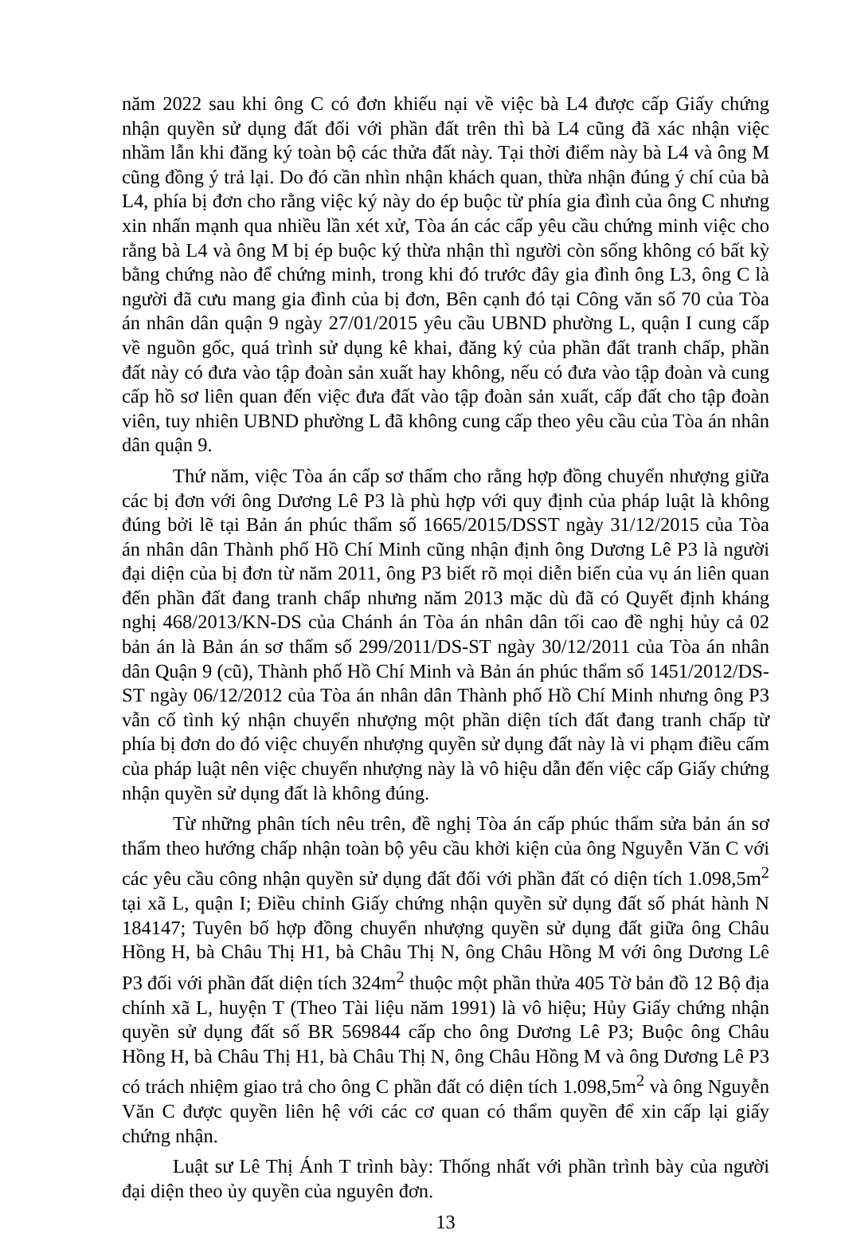năm 2022 sau khi ông C có đơn khiếu nại về việc bà L4 được cấp Giấy chứng nhận quyền sử dụng đất đối với phần đất trên thì bà L4 cũng đã xác nhận việc nhầm lẫn khi đăng ký toàn bộ các thửa đất này. Tại thời điểm này bà L4 và ông M cũng đồng ý trả lại. Do đó cần nhìn nhận khách quan, thừa nhận đúng ý chí của bà L4, phía bị đơn cho rằng việc ký này do ép buộc từ phía gia đình của ông C nhưng xin nhấn mạnh qua nhiều lần xét xử, Tòa án các cấp yêu cầu chứng minh việc cho rằng bà L4 và ông M bị ép buộc ký thừa nhận thì người còn sống không có bất kỳ bằng chứng nào để chứng minh, trong khi đó trước đây gia đình ông L3, ông C là người đã cưu mang gia đình của bị đơn, Bên cạnh đó tại Công văn số 70 của Tòa án nhân dân quận 9 ngày 27/01/2015 yêu cầu UBND phường L, quận I cung cấp về nguồn gốc, quá trình sử dụng kê khai, đăng ký của phần đất tranh chấp, phần đất này có đưa vào tập đoàn sản xuất hay không, nếu có đưa vào tập đoàn và cung cấp hồ sơ liên quan đến việc đưa đất vào tập đoàn sản xuất, cấp đất cho tập đoàn viên, tuy nhiên UBND phường L đã không cung cấp theo yêu cầu của Tòa án nhân dân quận 9.
Thứ năm, việc Tòa án cấp sơ thẩm cho rằng hợp đồng chuyển nhượng giữa các bị đơn với ông Dương Lê P3 là phù hợp với quy định của pháp luật là không đúng bởi lẽ tại Bản án phúc thẩm số 1665/2015/DSST ngày 31/12/2015 của Tòa án nhân dân Thành phố Hồ Chí Minh cũng nhận định ông Dương Lê P3 là người đại diện của bị đơn từ năm 2011, ông P3 biết rõ mọi diễn biến của vụ án liên quan đến phần đất đang tranh chấp nhưng năm 2013 mặc dù đã có Quyết định kháng nghị 468/2013/KN-DS của Chánh án Tòa án nhân dân tối cao đề nghị hủy cả 02 bản án là Bản án sơ thẩm số 299/2011/DS-ST ngày 30/12/2011 của Tòa án nhân dân Quận 9 (cũ), Thành phố Hồ Chí Minh và Bản án phúc thẩm số 1451/2012/DS-ST ngày 06/12/2012 của Tòa án nhân dân Thành phố Hồ Chí Minh nhưng ông P3 vẫn cố tình ký nhận chuyển nhượng một phần diện tích đất đang tranh chấp từ phía bị đơn do đó việc chuyển nhượng quyền sử dụng đất này là vi phạm điều cấm của pháp luật nên việc chuyển nhượng này là vô hiệu dẫn đến việc cấp Giấy chứng nhận quyền sử dụng đất là không đúng.
Từ những phân tích nêu trên, đề nghị Tòa án cấp phúc thẩm sửa bản án sơ thẩm theo hướng chấp nhận toàn bộ yêu cầu khởi kiện của ông Nguyễn Văn C với các yêu cầu công nhận quyền sử dụng đất đối với phần đất có diện tích 1.098,5m<sup>2</sup> tại xã L, quận I; Điều chỉnh Giấy chứng nhận quyền sử dụng đất số phát hành N 184147; Tuyên bố hợp đồng chuyển nhượng quyền sử dụng đất giữa ông Châu Hồng H, bà Châu Thị H1, bà Châu Thị N, ông Châu Hồng M với ông Dương Lê P3 đối với phần đất diện tích 324m<sup>2</sup> thuộc một phần thửa 405 Tờ bản đồ 12 Bộ địa chính xã L, huyện T (Theo Tài liệu năm 1991) là vô hiệu; Hủy Giấy chứng nhận quyền sử dụng đất số BR 569844 cấp cho ông Dương Lê P3; Buộc ông Châu Hồng H, bà Châu Thị H1, bà Châu Thị N, ông Châu Hồng M và ông Dương Lê P3 có trách nhiệm giao trả cho ông C phần đất có diện tích 1.098,5m<sup>2</sup> và ông Nguyễn Văn C được quyền liên hệ với các cơ quan có thẩm quyền để xin cấp lại giấy chứng nhận.
Luật sư Lê Thị Ánh T trình bày: Thống nhất với phần trình bày của người đại diện theo ủy quyền của nguyên đơn.
13